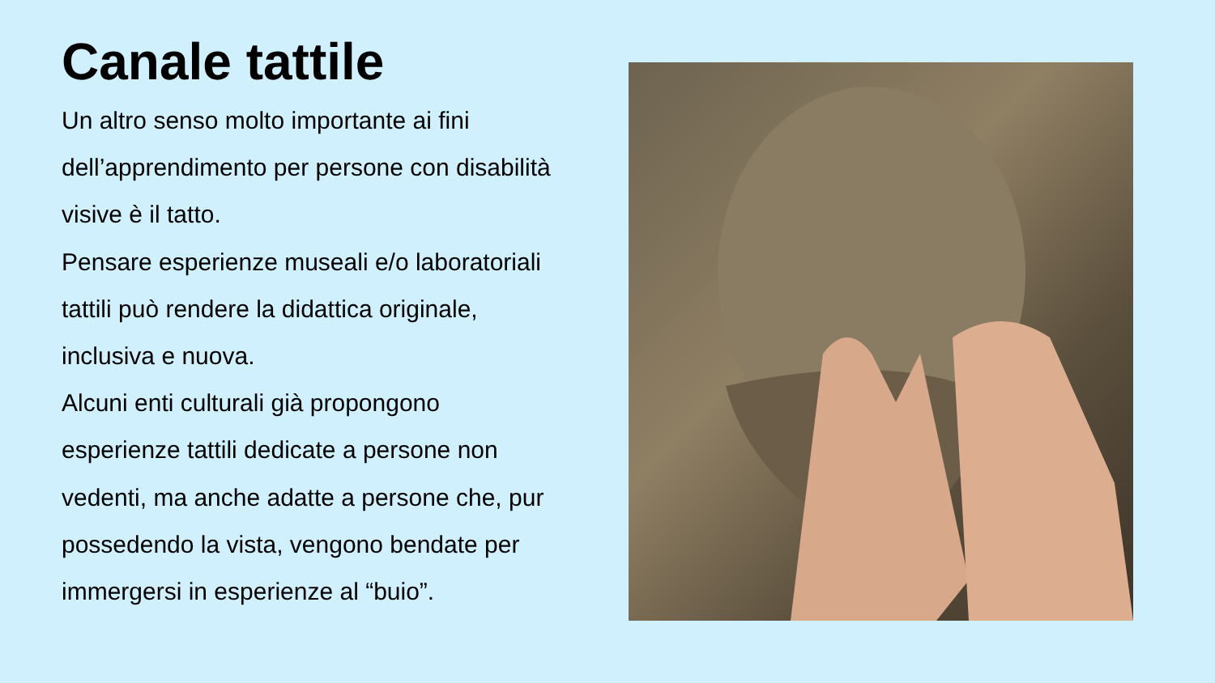Canale tattile
Un altro senso molto importante ai fini dell’apprendimento per persone con disabilità visive è il tatto.
Pensare esperienze museali e/o laboratoriali tattili può rendere la didattica originale, inclusiva e nuova.
Alcuni enti culturali già propongono esperienze tattili dedicate a persone non vedenti, ma anche adatte a persone che, pur possedendo la vista, vengono bendate per immergersi in esperienze al “buio”.